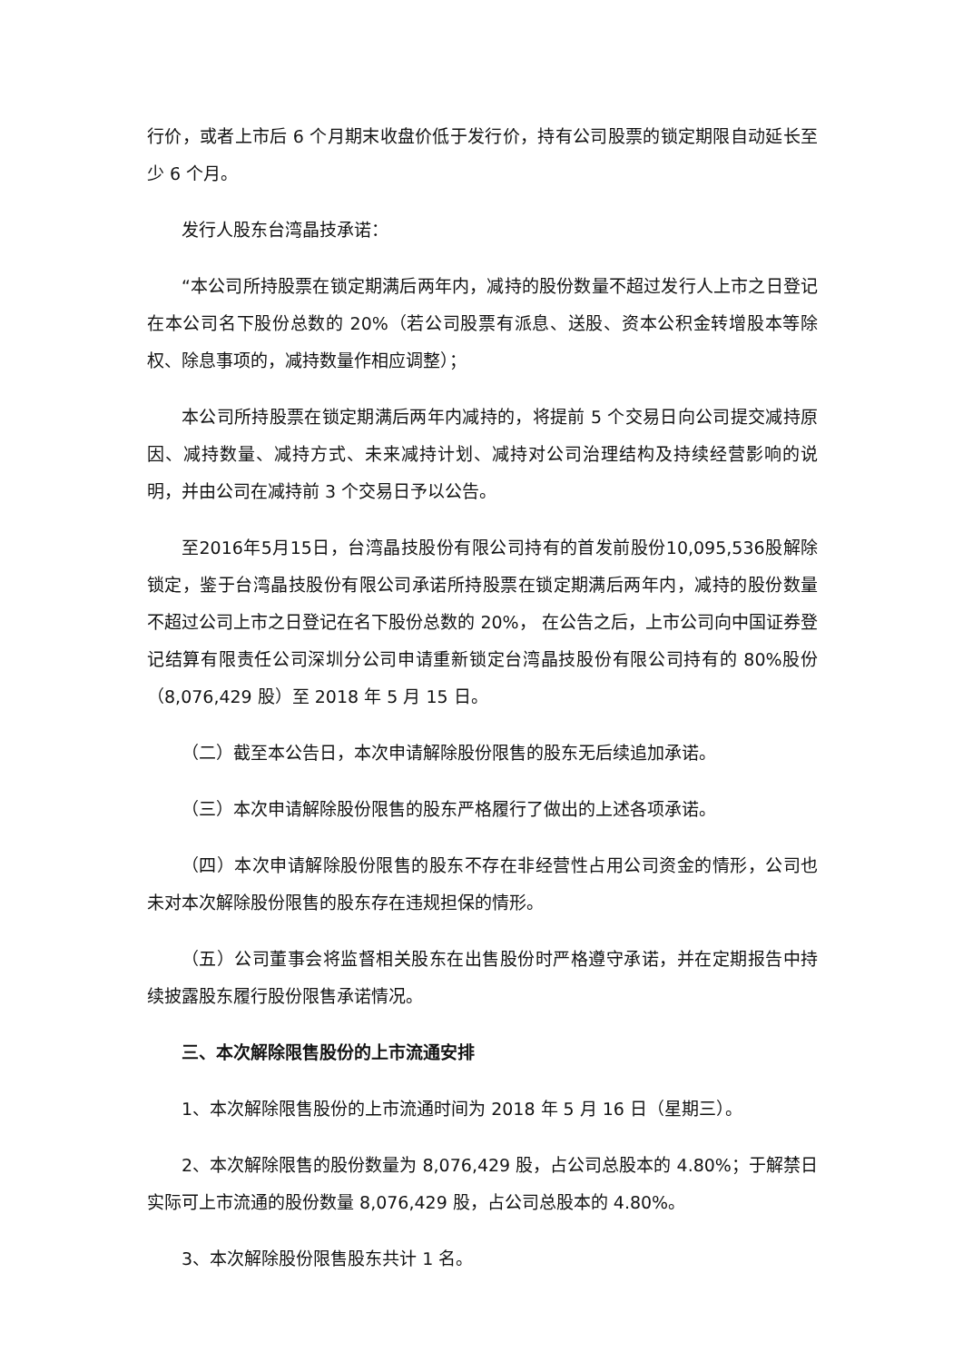行价，或者上市后 6 个月期末收盘价低于发行价，持有公司股票的锁定期限自动延长至少 6 个月。
发行人股东台湾晶技承诺：
“本公司所持股票在锁定期满后两年内，减持的股份数量不超过发行人上市之日登记在本公司名下股份总数的 20%（若公司股票有派息、送股、资本公积金转增股本等除权、除息事项的，减持数量作相应调整）；
本公司所持股票在锁定期满后两年内减持的，将提前 5 个交易日向公司提交减持原因、减持数量、减持方式、未来减持计划、减持对公司治理结构及持续经营影响的说明，并由公司在减持前 3 个交易日予以公告。
至2016年5月15日，台湾晶技股份有限公司持有的首发前股份10,095,536股解除锁定，鉴于台湾晶技股份有限公司承诺所持股票在锁定期满后两年内，减持的股份数量不超过公司上市之日登记在名下股份总数的 20%， 在公告之后，上市公司向中国证券登记结算有限责任公司深圳分公司申请重新锁定台湾晶技股份有限公司持有的 80%股份（8,076,429 股）至 2018 年 5 月 15 日。
（二）截至本公告日，本次申请解除股份限售的股东无后续追加承诺。
（三）本次申请解除股份限售的股东严格履行了做出的上述各项承诺。
（四）本次申请解除股份限售的股东不存在非经营性占用公司资金的情形，公司也未对本次解除股份限售的股东存在违规担保的情形。
（五）公司董事会将监督相关股东在出售股份时严格遵守承诺，并在定期报告中持续披露股东履行股份限售承诺情况。
三、本次解除限售股份的上市流通安排
1、本次解除限售股份的上市流通时间为 2018 年 5 月 16 日（星期三）。
2、本次解除限售的股份数量为 8,076,429 股，占公司总股本的 4.80%；于解禁日实际可上市流通的股份数量 8,076,429 股，占公司总股本的 4.80%。
3、本次解除股份限售股东共计 1 名。